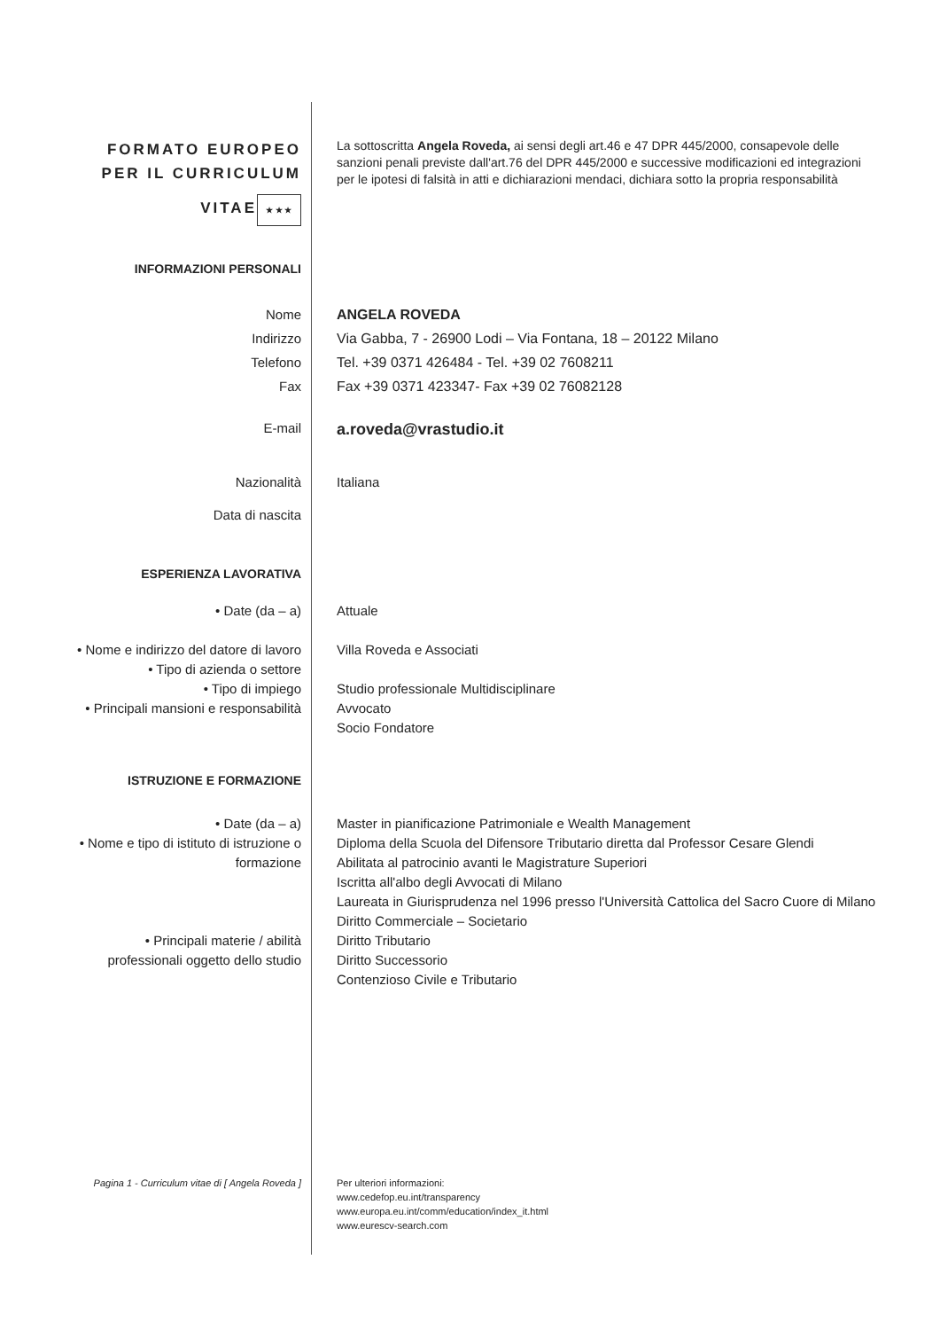FORMATO EUROPEO PER IL CURRICULUM VITAE
★ ★ ★
La sottoscritta Angela Roveda, ai sensi degli art.46 e 47 DPR 445/2000, consapevole delle sanzioni penali previste dall'art.76 del DPR 445/2000 e successive modificazioni ed integrazioni per le ipotesi di falsità in atti e dichiarazioni mendaci, dichiara sotto la propria responsabilità
INFORMAZIONI PERSONALI
Nome
Indirizzo
Telefono
Fax
ANGELA ROVEDA
Via Gabba, 7 - 26900 Lodi – Via Fontana, 18 – 20122 Milano
Tel. +39 0371 426484 - Tel. +39 02 7608211
Fax +39 0371 423347- Fax +39 02 76082128
E-mail
a.roveda@vrastudio.it
Nazionalità Italiana
Data di nascita
ESPERIENZA LAVORATIVA
• Date (da – a) Attuale
• Nome e indirizzo del datore di lavoro
• Tipo di azienda o settore
• Tipo di impiego
• Principali mansioni e responsabilità
Villa Roveda e Associati
Studio professionale Multidisciplinare
Avvocato
Socio Fondatore
ISTRUZIONE E FORMAZIONE
• Date (da – a)
• Nome e tipo di istituto di istruzione o formazione
• Principali materie / abilità professionali oggetto dello studio
Master in pianificazione Patrimoniale e Wealth Management
Diploma della Scuola del Difensore Tributario diretta dal Professor Cesare Glendi
Abilitata al patrocinio avanti le Magistrature Superiori
Iscritta all'albo degli Avvocati di Milano
Laureata in Giurisprudenza nel 1996 presso l'Università Cattolica del Sacro Cuore di Milano
Diritto Commerciale – Societario
Diritto Tributario
Diritto Successorio
Contenzioso Civile e Tributario
Pagina 1 - Curriculum vitae di [ Angela Roveda ]
Per ulteriori informazioni:
www.cedefop.eu.int/transparency
www.europa.eu.int/comm/education/index_it.html
www.eurescv-search.com